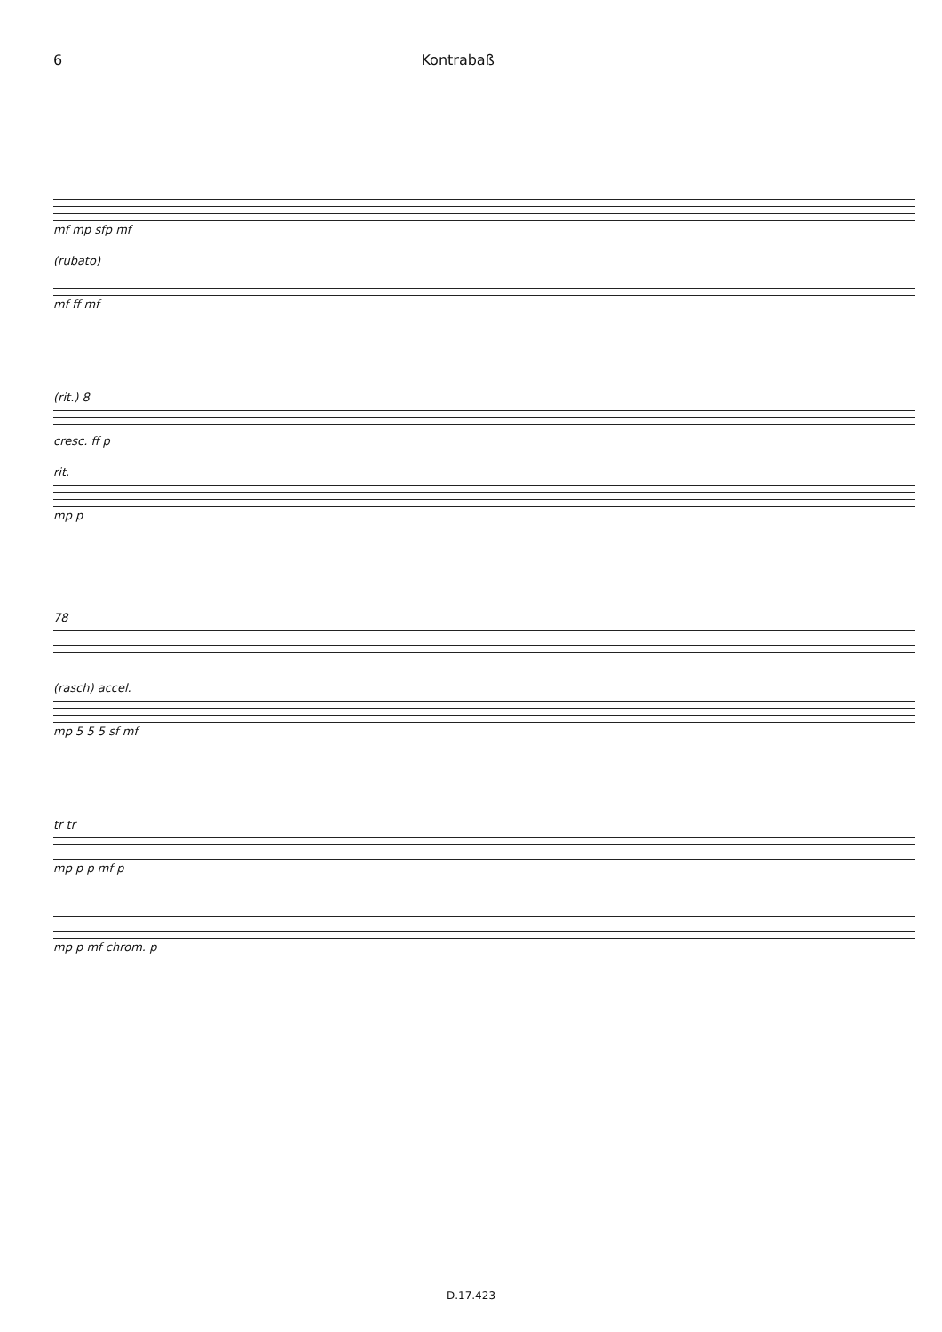6 Kontrabaß
mf mp sfp mf
(rubato)
mf ff mf
(rit.) 8
cresc. ff p
rit.
mp p
78
(rasch) accel.
mp 5 5 5 sf mf
tr tr
mp p p mf p
mp p mf chrom. p
D.17.423